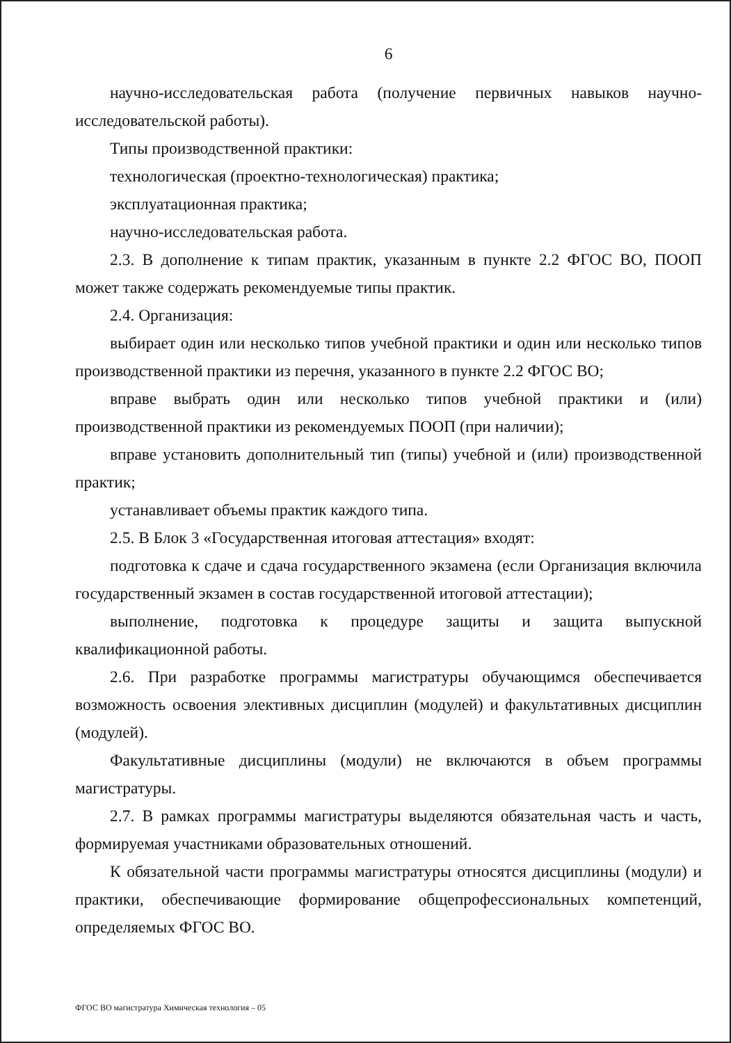6
научно-исследовательская работа (получение первичных навыков научно-исследовательской работы).
Типы производственной практики:
технологическая (проектно-технологическая) практика;
эксплуатационная практика;
научно-исследовательская работа.
2.3. В дополнение к типам практик, указанным в пункте 2.2 ФГОС ВО, ПООП может также содержать рекомендуемые типы практик.
2.4. Организация:
выбирает один или несколько типов учебной практики и один или несколько типов производственной практики из перечня, указанного в пункте 2.2 ФГОС ВО;
вправе выбрать один или несколько типов учебной практики и (или) производственной практики из рекомендуемых ПООП (при наличии);
вправе установить дополнительный тип (типы) учебной и (или) производственной практик;
устанавливает объемы практик каждого типа.
2.5. В Блок 3 «Государственная итоговая аттестация» входят:
подготовка к сдаче и сдача государственного экзамена (если Организация включила государственный экзамен в состав государственной итоговой аттестации);
выполнение, подготовка к процедуре защиты и защита выпускной квалификационной работы.
2.6. При разработке программы магистратуры обучающимся обеспечивается возможность освоения элективных дисциплин (модулей) и факультативных дисциплин (модулей).
Факультативные дисциплины (модули) не включаются в объем программы магистратуры.
2.7. В рамках программы магистратуры выделяются обязательная часть и часть, формируемая участниками образовательных отношений.
К обязательной части программы магистратуры относятся дисциплины (модули) и практики, обеспечивающие формирование общепрофессиональных компетенций, определяемых ФГОС ВО.
ФГОС ВО магистратура Химическая технология – 05